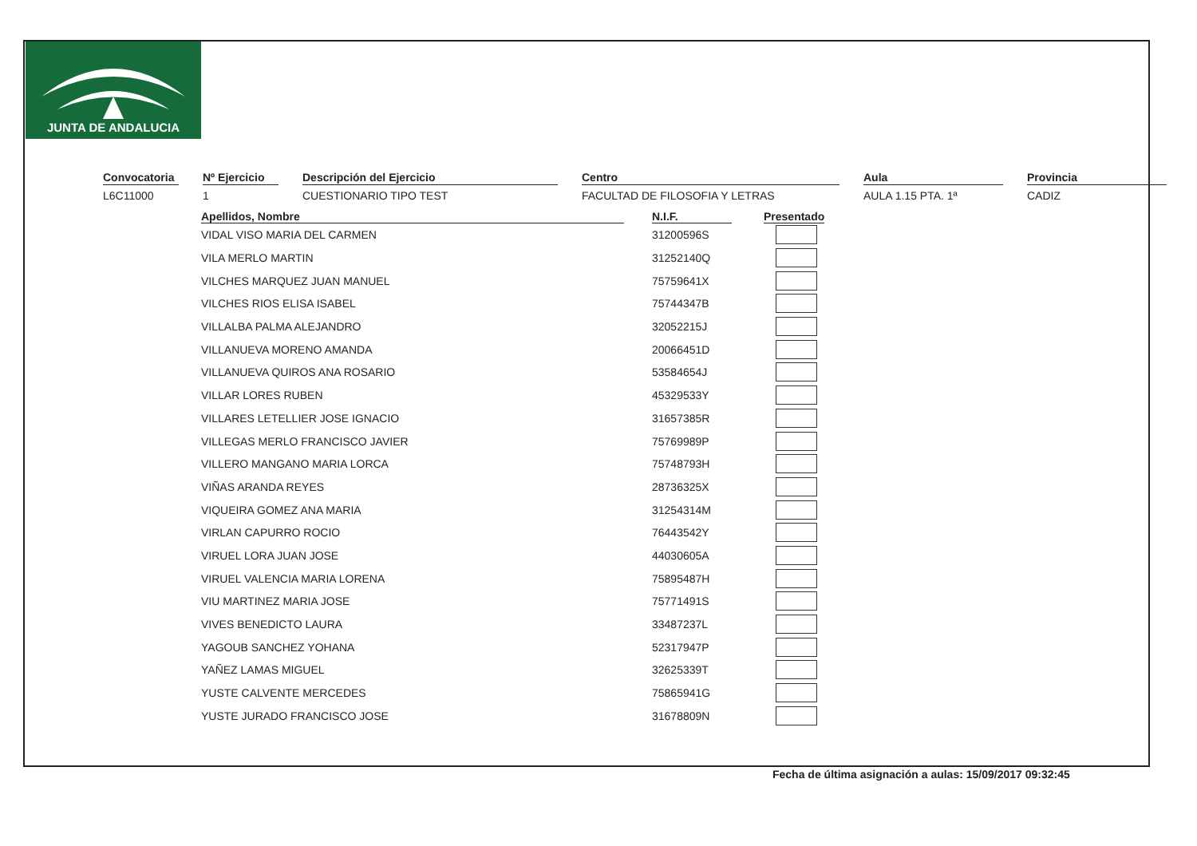JUNTA DE ANDALUCIA
Convocatoria
L6C11000
Nº Ejercicio
1
Descripción del Ejercicio
CUESTIONARIO TIPO TEST
Centro
FACULTAD DE FILOSOFIA Y LETRAS
Aula
AULA 1.15 PTA. 1ª
Provincia
CADIZ
| Apellidos, Nombre | | N.I.F. | | Presentado |
| --- | --- | --- | --- | --- |
| VIDAL VISO MARIA DEL CARMEN | | 31200596S | | |
| VILA MERLO MARTIN | | 31252140Q | | |
| VILCHES MARQUEZ JUAN MANUEL | | 75759641X | | |
| VILCHES RIOS ELISA ISABEL | | 75744347B | | |
| VILLALBA PALMA ALEJANDRO | | 32052215J | | |
| VILLANUEVA MORENO AMANDA | | 20066451D | | |
| VILLANUEVA QUIROS ANA ROSARIO | | 53584654J | | |
| VILLAR LORES RUBEN | | 45329533Y | | |
| VILLARES LETELLIER JOSE IGNACIO | | 31657385R | | |
| VILLEGAS MERLO FRANCISCO JAVIER | | 75769989P | | |
| VILLERO MANGANO MARIA LORCA | | 75748793H | | |
| VIÑAS ARANDA REYES | | 28736325X | | |
| VIQUEIRA GOMEZ ANA MARIA | | 31254314M | | |
| VIRLAN CAPURRO ROCIO | | 76443542Y | | |
| VIRUEL LORA JUAN JOSE | | 44030605A | | |
| VIRUEL VALENCIA MARIA LORENA | | 75895487H | | |
| VIU MARTINEZ MARIA JOSE | | 75771491S | | |
| VIVES BENEDICTO LAURA | | 33487237L | | |
| YAGOUB SANCHEZ YOHANA | | 52317947P | | |
| YAÑEZ LAMAS MIGUEL | | 32625339T | | |
| YUSTE CALVENTE MERCEDES | | 75865941G | | |
| YUSTE JURADO FRANCISCO JOSE | | 31678809N | | |
Fecha de última asignación a aulas: 15/09/2017 09:32:45